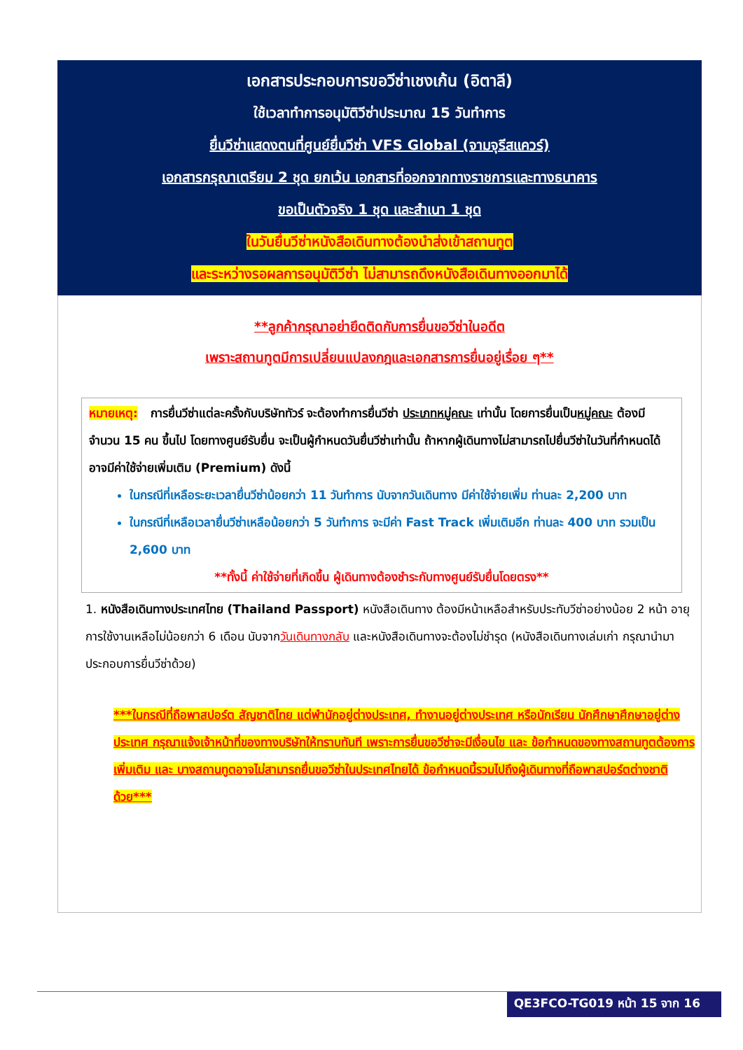เอกสารประกอบการขอวีซ่าเชงเก้น (อิตาลี)
ใช้เวลาทำการอนุมัติวีซ่าประมาณ 15 วันทำการ
ยื่นวีซ่าแสดงตนที่ศูนย์ยื่นวีซ่า VFS Global (จามจุรีสแควร์)
เอกสารกรุณาเตรียม 2 ชุด ยกเว้น เอกสารที่ออกจากทางราชการและทางธนาคาร
ขอเป็นตัวจริง 1 ชุด และสำเนา 1 ชุด
ในวันยื่นวีซ่าหนังสือเดินทางต้องนำส่งเข้าสถานทูต
และระหว่างรอผลการอนุมัติวีซ่า ไม่สามารถดึงหนังสือเดินทางออกมาได้
**ลูกค้ากรุณาอย่ายึดติดกับการยื่นขอวีซ่าในอดีต
เพราะสถานทูตมีการเปลี่ยนแปลงกฎและเอกสารการยื่นอยู่เรื่อย ๆ**
หมายเหตุ: การยื่นวีซ่าแต่ละครั้งกับบริษัททัวร์ จะต้องทำการยื่นวีซ่า ประเภทหมู่คณะ เท่านั้น โดยการยื่นเป็นหมู่คณะ ต้องมีจำนวน 15 คน ขึ้นไป โดยทางศูนย์รับยื่น จะเป็นผู้กำหนดวันยื่นวีซ่าเท่านั้น ถ้าหากผู้เดินทางไม่สามารถไปยื่นวีซ่าในวันที่กำหนดได้ อาจมีค่าใช้จ่ายเพิ่มเติม (Premium) ดังนี้
ในกรณีที่เหลือระยะเวลายื่นวีซ่าน้อยกว่า 11 วันทำการ นับจากวันเดินทาง มีค่าใช้จ่ายเพิ่ม ท่านละ 2,200 บาท
ในกรณีที่เหลือเวลายื่นวีซ่าเหลือน้อยกว่า 5 วันทำการ จะมีค่า Fast Track เพิ่มเติมอีก ท่านละ 400 บาท รวมเป็น 2,600 บาท
**ทั้งนี้ ค่าใช้จ่ายที่เกิดขึ้น ผู้เดินทางต้องชำระกับทางศูนย์รับยื่นโดยตรง**
1. หนังสือเดินทางประเทศไทย (Thailand Passport) หนังสือเดินทาง ต้องมีหน้าเหลือสำหรับประทับวีซ่าอย่างน้อย 2 หน้า อายุการใช้งานเหลือไม่น้อยกว่า 6 เดือน นับจากวันเดินทางกลับ และหนังสือเดินทางจะต้องไม่ชำรุด (หนังสือเดินทางเล่มเก่า กรุณานำมาประกอบการยื่นวีซ่าด้วย)
***ในกรณีที่ถือพาสปอร์ต สัญชาติไทย แต่พำนักอยู่ต่างประเทศ, ทำงานอยู่ต่างประเทศ หรือนักเรียน นักศึกษาศึกษาอยู่ต่างประเทศ กรุณาแจ้งเจ้าหน้าที่ของทางบริษัทให้ทราบทันที เพราะการยื่นขอวีซ่าจะมีเงื่อนไข และ ข้อกำหนดของทางสถานทูตต้องการเพิ่มเติม และ บางสถานทูตอาจไม่สามารถยื่นขอวีซ่าในประเทศไทยได้ ข้อกำหนดนี้รวมไปถึงผู้เดินทางที่ถือพาสปอร์ตต่างชาติด้วย***
QE3FCO-TG019 หน้า 15 จาก 16